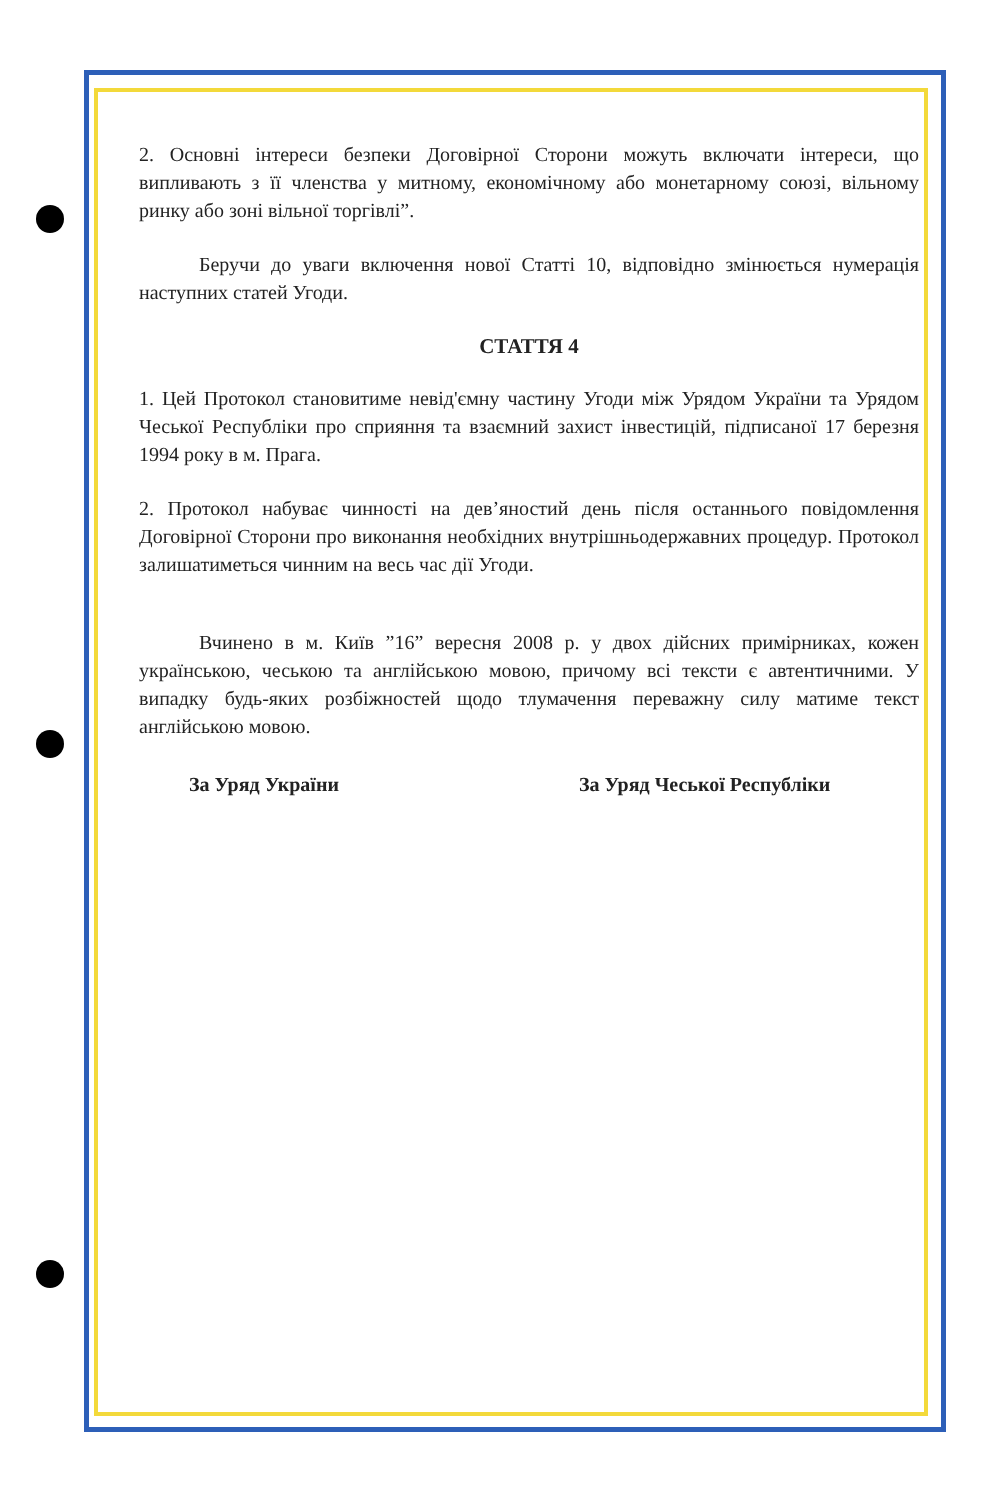2. Основні інтереси безпеки Договірної Сторони можуть включати інтереси, що випливають з її членства у митному, економічному або монетарному союзі, вільному ринку або зоні вільної торгівлі”.
Беручи до уваги включення нової Статті 10, відповідно змінюється нумерація наступних статей Угоди.
СТАТТЯ 4
1. Цей Протокол становитиме невід'ємну частину Угоди між Урядом України та Урядом Чеської Республіки про сприяння та взаємний захист інвестицій, підписаної 17 березня 1994 року в м. Прага.
2. Протокол набуває чинності на дев’яностий день після останнього повідомлення Договірної Сторони про виконання необхідних внутрішньодержавних процедур. Протокол залишатиметься чинним на весь час дії Угоди.
Вчинено в м. Київ ”16” вересня 2008 р. у двох дійсних примірниках, кожен українською, чеською та англійською мовою, причому всі тексти є автентичними. У випадку будь-яких розбіжностей щодо тлумачення переважну силу матиме текст англійською мовою.
За Уряд України За Уряд Чеської Республіки